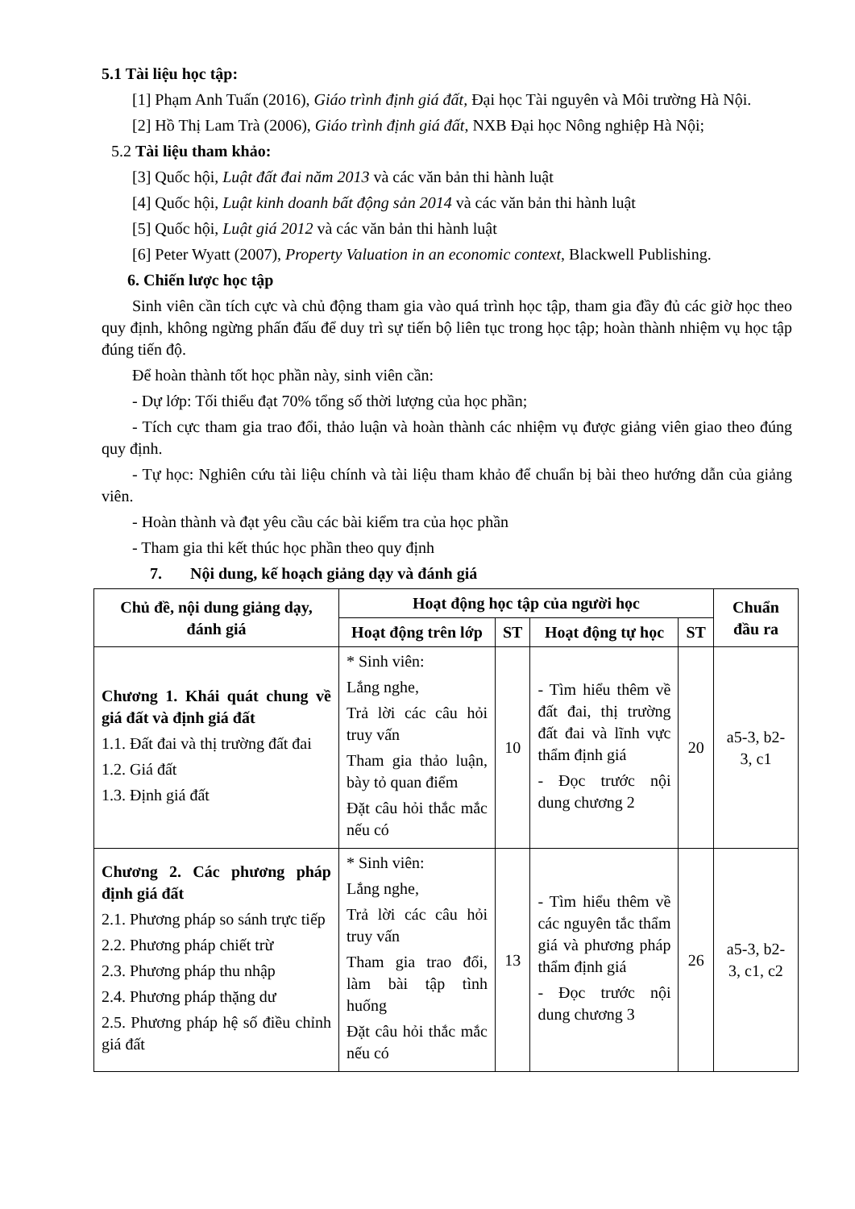5.1 Tài liệu học tập:
[1] Phạm Anh Tuấn (2016), Giáo trình định giá đất, Đại học Tài nguyên và Môi trường Hà Nội.
[2] Hồ Thị Lam Trà (2006), Giáo trình định giá đất, NXB Đại học Nông nghiệp Hà Nội;
5.2 Tài liệu tham khảo:
[3] Quốc hội, Luật đất đai năm 2013 và các văn bản thi hành luật
[4] Quốc hội, Luật kinh doanh bất động sản 2014 và các văn bản thi hành luật
[5] Quốc hội, Luật giá 2012 và các văn bản thi hành luật
[6] Peter Wyatt (2007), Property Valuation in an economic context, Blackwell Publishing.
6. Chiến lược học tập
Sinh viên cần tích cực và chủ động tham gia vào quá trình học tập, tham gia đầy đủ các giờ học theo quy định, không ngừng phấn đấu để duy trì sự tiến bộ liên tục trong học tập; hoàn thành nhiệm vụ học tập đúng tiến độ.
Để hoàn thành tốt học phần này, sinh viên cần:
- Dự lớp: Tối thiểu đạt 70% tổng số thời lượng của học phần;
- Tích cực tham gia trao đổi, thảo luận và hoàn thành các nhiệm vụ được giảng viên giao theo đúng quy định.
- Tự học: Nghiên cứu tài liệu chính và tài liệu tham khảo để chuẩn bị bài theo hướng dẫn của giảng viên.
- Hoàn thành và đạt yêu cầu các bài kiểm tra của học phần
- Tham gia thi kết thúc học phần theo quy định
7. Nội dung, kế hoạch giảng dạy và đánh giá
| Chủ đề, nội dung giảng dạy, đánh giá | Hoạt động học tập của người học | | | | Chuẩn đầu ra |
| --- | --- | --- | --- | --- | --- |
| | Hoạt động trên lớp | ST | Hoạt động tự học | ST | |
| Chương 1. Khái quát chung về giá đất và định giá đất 1.1. Đất đai và thị trường đất đai 1.2. Giá đất 1.3. Định giá đất | * Sinh viên: Lắng nghe, Trả lời các câu hỏi truy vấn Tham gia thảo luận, bày tỏ quan điểm Đặt câu hỏi thắc mắc nếu có | 10 | - Tìm hiểu thêm về đất đai, thị trường đất đai và lĩnh vực thẩm định giá - Đọc trước nội dung chương 2 | 20 | a5-3, b2-3, c1 |
| Chương 2. Các phương pháp định giá đất 2.1. Phương pháp so sánh trực tiếp 2.2. Phương pháp chiết trừ 2.3. Phương pháp thu nhập 2.4. Phương pháp thặng dư 2.5. Phương pháp hệ số điều chỉnh giá đất | * Sinh viên: Lắng nghe, Trả lời các câu hỏi truy vấn Tham gia trao đổi, làm bài tập tình huống Đặt câu hỏi thắc mắc nếu có | 13 | - Tìm hiểu thêm về các nguyên tắc thẩm giá và phương pháp thẩm định giá - Đọc trước nội dung chương 3 | 26 | a5-3, b2-3, c1, c2 |